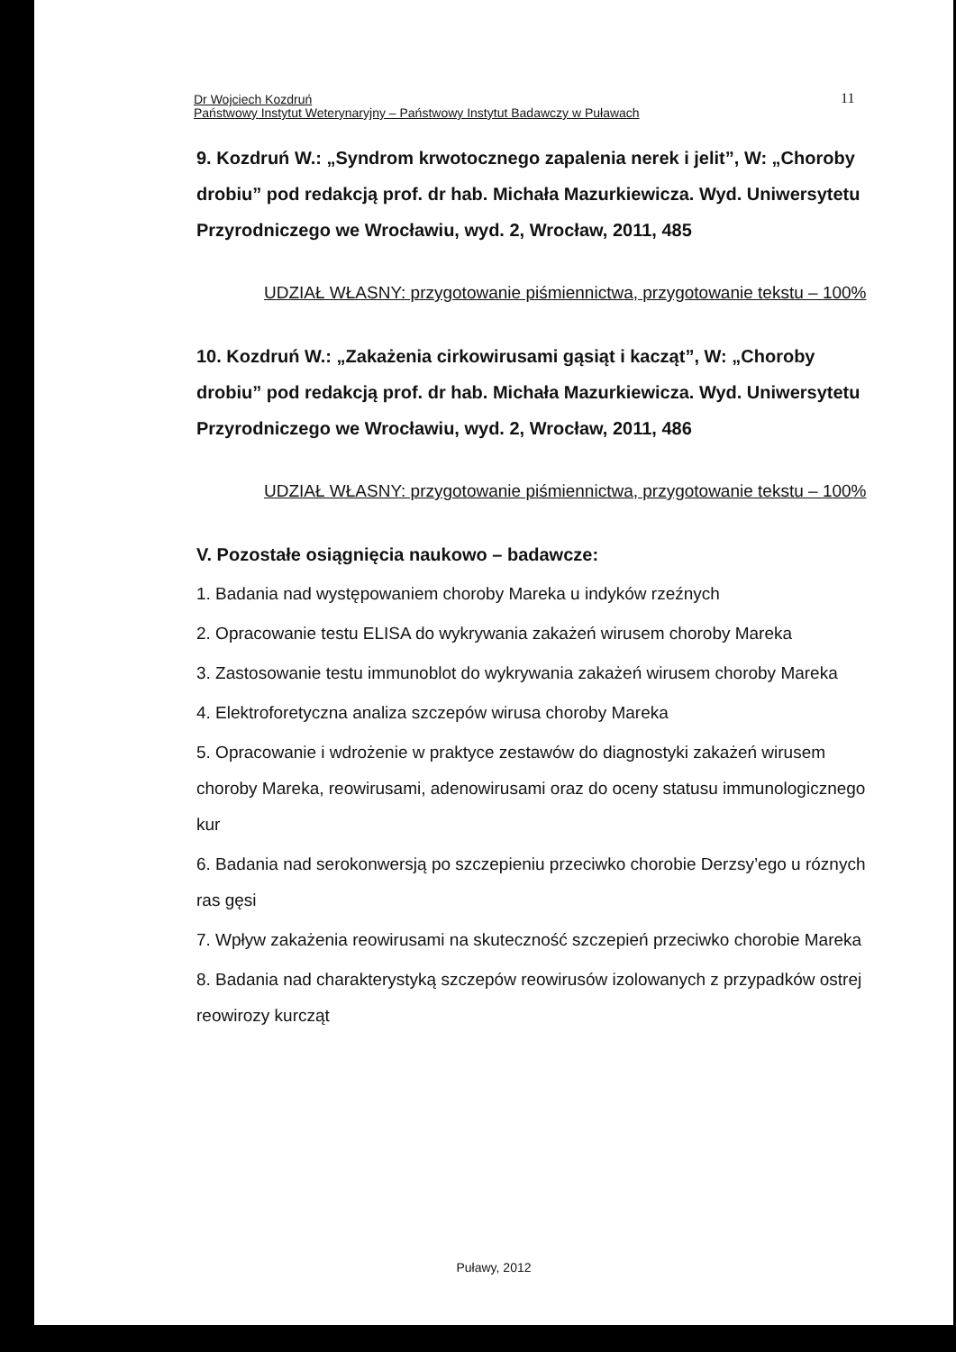Dr Wojciech Kozdruń
Państwowy Instytut Weterynaryjny – Państwowy Instytut Badawczy w Puławach
11
9. Kozdruń W.: „Syndrom krwotocznego zapalenia nerek i jelit”, W: „Choroby drobiu” pod redakcją prof. dr hab. Michała Mazurkiewicza. Wyd. Uniwersytetu Przyrodniczego we Wrocławiu, wyd. 2, Wrocław, 2011, 485
UDZIAŁ WŁASNY: przygotowanie piśmiennictwa, przygotowanie tekstu – 100%
10. Kozdruń W.: „Zakażenia cirkowirusami gąsiąt i kacząt”, W: „Choroby drobiu” pod redakcją prof. dr hab. Michała Mazurkiewicza. Wyd. Uniwersytetu Przyrodniczego we Wrocławiu, wyd. 2, Wrocław, 2011, 486
UDZIAŁ WŁASNY: przygotowanie piśmiennictwa, przygotowanie tekstu – 100%
V. Pozostałe osiągnięcia naukowo – badawcze:
1. Badania nad występowaniem choroby Mareka u indyków rzeźnych
2. Opracowanie testu ELISA do wykrywania zakażeń wirusem choroby Mareka
3. Zastosowanie testu immunoblot do wykrywania zakażeń wirusem choroby Mareka
4. Elektroforetyczna analiza szczepów wirusa choroby Mareka
5. Opracowanie i wdrożenie w praktyce zestawów do diagnostyki zakażeń wirusem choroby Mareka, reowirusami, adenowirusami oraz do oceny statusu immunologicznego kur
6. Badania nad serokonwersją po szczepieniu przeciwko chorobie Derzsy’ego u róznych ras gęsi
7. Wpływ zakażenia reowirusami na skuteczność szczepień przeciwko chorobie Mareka
8. Badania nad charakterystyką szczepów reowirusów izolowanych z przypadków ostrej reowirozy kurcząt
Puławy, 2012